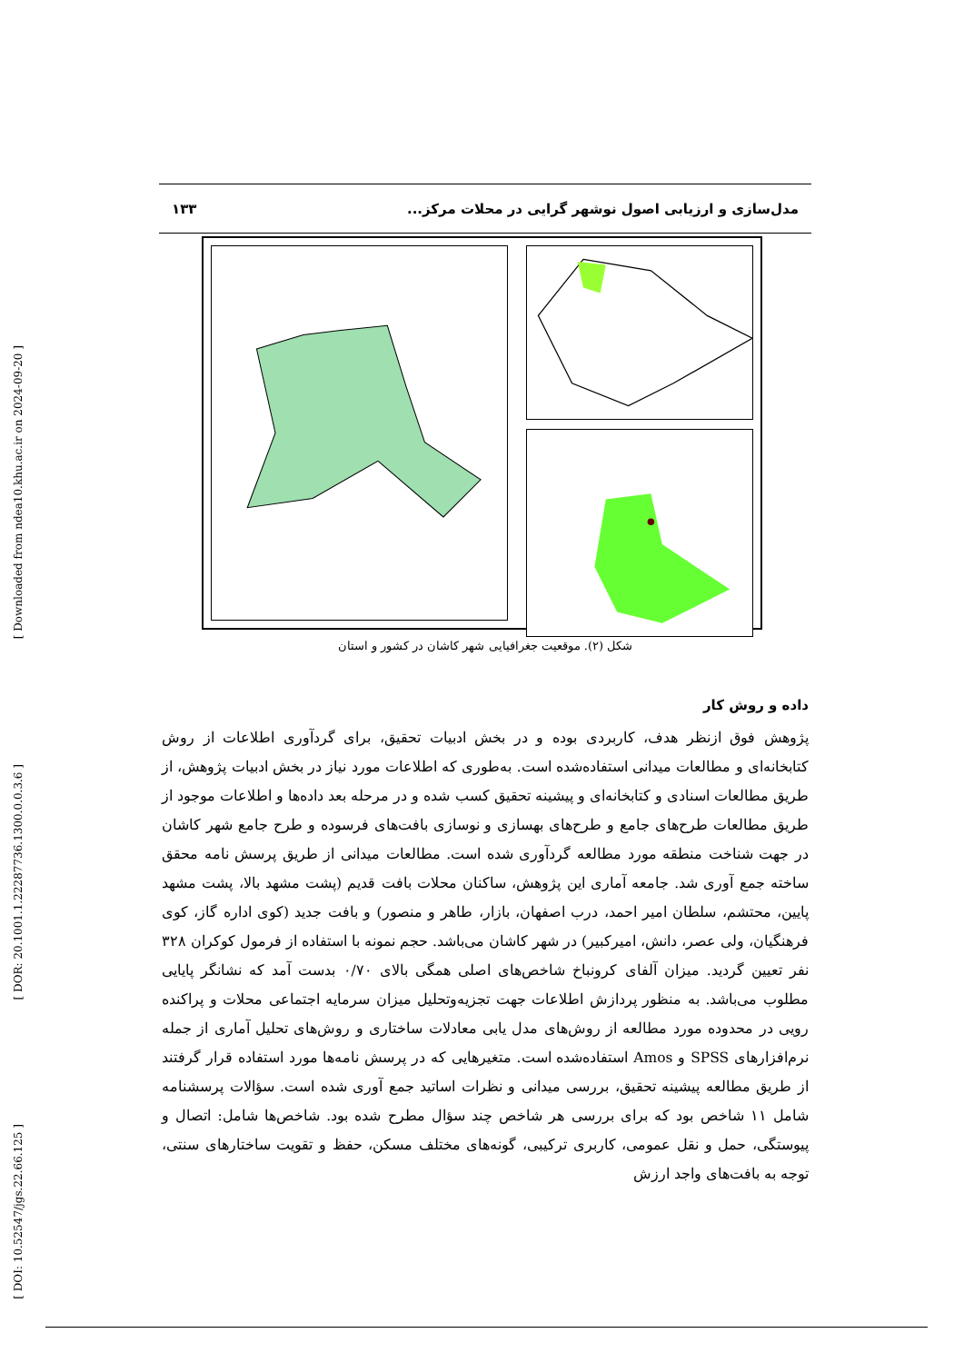[ Downloaded from ndea10.khu.ac.ir on 2024-09-20 ]
[ DOR: 20.1001.1.22287736.1300.0.0.3.6 ]
[ DOI: 10.52547/jgs.22.66.125 ]
مدل‌سازی و ارزیابی اصول نوشهر گرایی در محلات مرکز... ۱۳۳
شکل (۲). موقعیت جغرافیایی شهر کاشان در کشور و استان
داده و روش کار
پژوهش فوق ازنظر هدف، کاربردی بوده و در بخش ادبیات تحقیق، برای گردآوری اطلاعات از روش کتابخانه‌ای و مطالعات میدانی استفاده‌شده است. به‌طوری که اطلاعات مورد نیاز در بخش ادبیات پژوهش، از طریق مطالعات اسنادی و کتابخانه‌ای و پیشینه تحقیق کسب شده و در مرحله بعد داده‌ها و اطلاعات موجود از طریق مطالعات طرح‌های جامع و طرح‌های بهسازی و نوسازی بافت‌های فرسوده و طرح جامع شهر کاشان در جهت شناخت منطقه مورد مطالعه گردآوری شده است. مطالعات میدانی از طریق پرسش نامه محقق ساخته جمع آوری شد. جامعه آماری این پژوهش، ساکنان محلات بافت قدیم (پشت مشهد بالا، پشت مشهد پایین، محتشم، سلطان امیر احمد، درب اصفهان، بازار، طاهر و منصور) و بافت جدید (کوی اداره گاز، کوی فرهنگیان، ولی عصر، دانش، امیرکبیر) در شهر کاشان می‌باشد. حجم نمونه با استفاده از فرمول کوکران ۳۲۸ نفر تعیین گردید. میزان آلفای کرونباخ شاخص‌های اصلی همگی بالای ۰/۷۰ بدست آمد که نشانگر پایایی مطلوب می‌باشد. به منظور پردازش اطلاعات جهت تجزیه‌وتحلیل میزان سرمایه اجتماعی محلات و پراکنده رویی در محدوده مورد مطالعه از روش‌های مدل یابی معادلات ساختاری و روش‌های تحلیل آماری از جمله نرم‌افزارهای SPSS و Amos استفاده‌شده است. متغیرهایی که در پرسش نامه‌ها مورد استفاده قرار گرفتند از طریق مطالعه پیشینه تحقیق، بررسی میدانی و نظرات اساتید جمع آوری شده است. سؤالات پرسشنامه شامل ۱۱ شاخص بود که برای بررسی هر شاخص چند سؤال مطرح شده بود. شاخص‌ها شامل: اتصال و پیوستگی، حمل و نقل عمومی، کاربری ترکیبی، گونه‌های مختلف مسکن، حفظ و تقویت ساختارهای سنتی، توجه به بافت‌های واجد ارزش